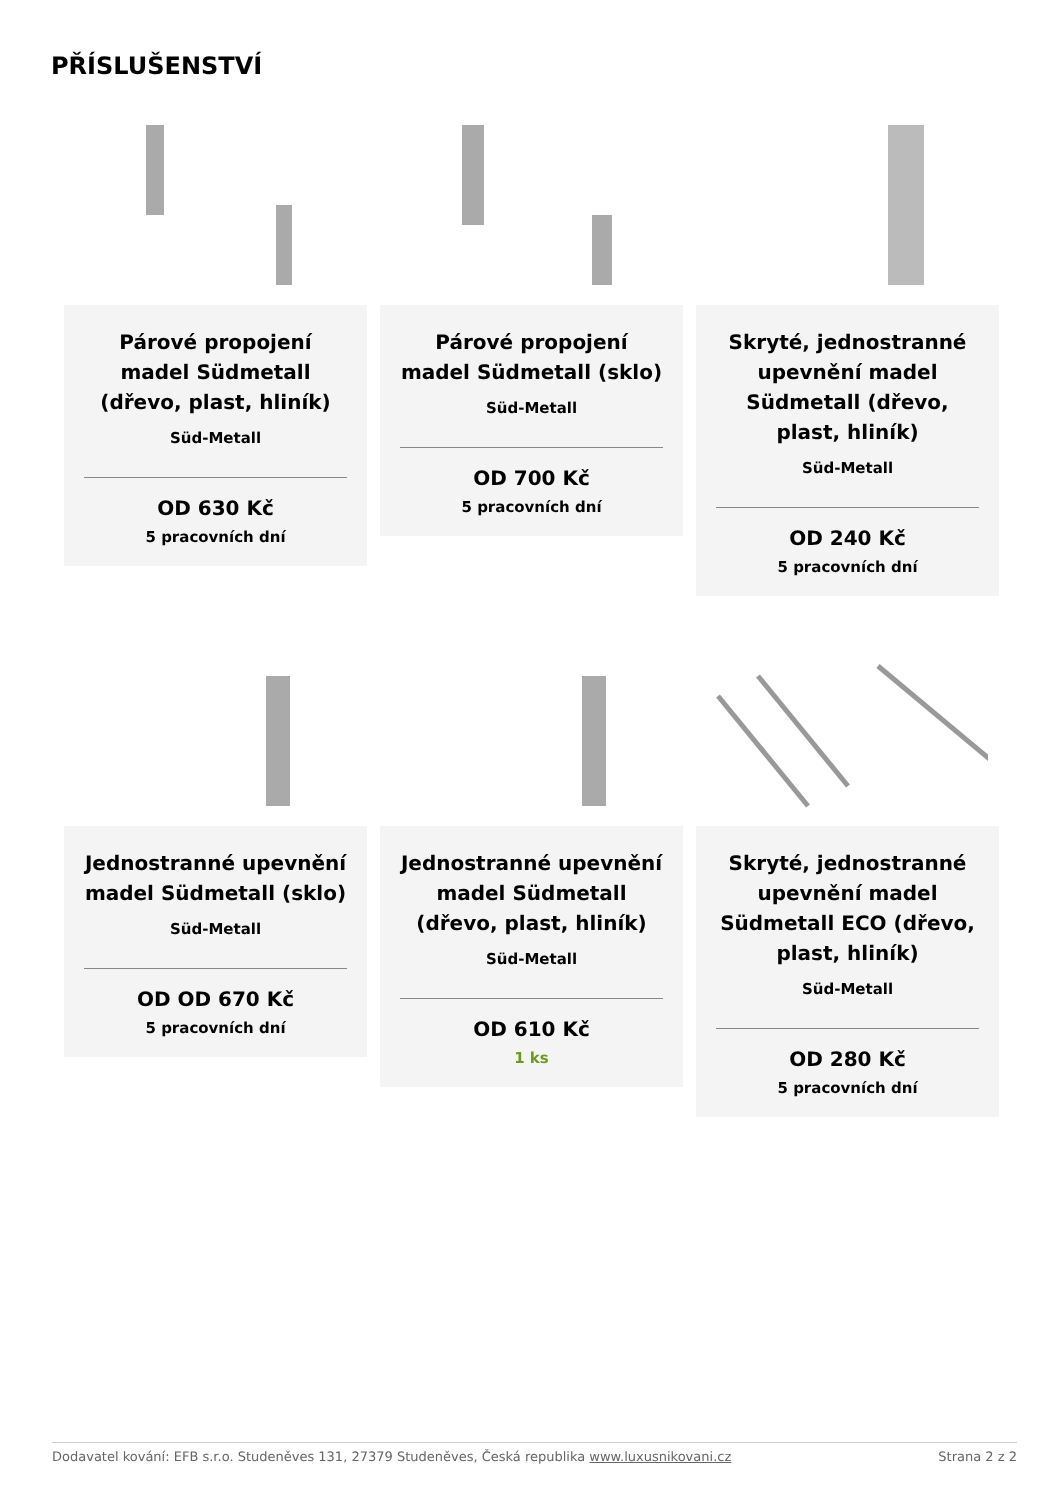PŘÍSLUŠENSTVÍ
Párové propojení madel Südmetall (dřevo, plast, hliník)
Süd-Metall
OD 630 Kč
5 pracovních dní
Párové propojení madel Südmetall (sklo)
Süd-Metall
OD 700 Kč
5 pracovních dní
Skryté, jednostranné upevnění madel Südmetall (dřevo, plast, hliník)
Süd-Metall
OD 240 Kč
5 pracovních dní
Jednostranné upevnění madel Südmetall (sklo)
Süd-Metall
OD OD 670 Kč
5 pracovních dní
Jednostranné upevnění madel Südmetall (dřevo, plast, hliník)
Süd-Metall
OD 610 Kč
1 ks
Skryté, jednostranné upevnění madel Südmetall ECO (dřevo, plast, hliník)
Süd-Metall
OD 280 Kč
5 pracovních dní
Dodavatel kování: EFB s.r.o. Studeněves 131, 27379 Studeněves, Česká republika www.luxusnikovani.cz Strana 2 z 2